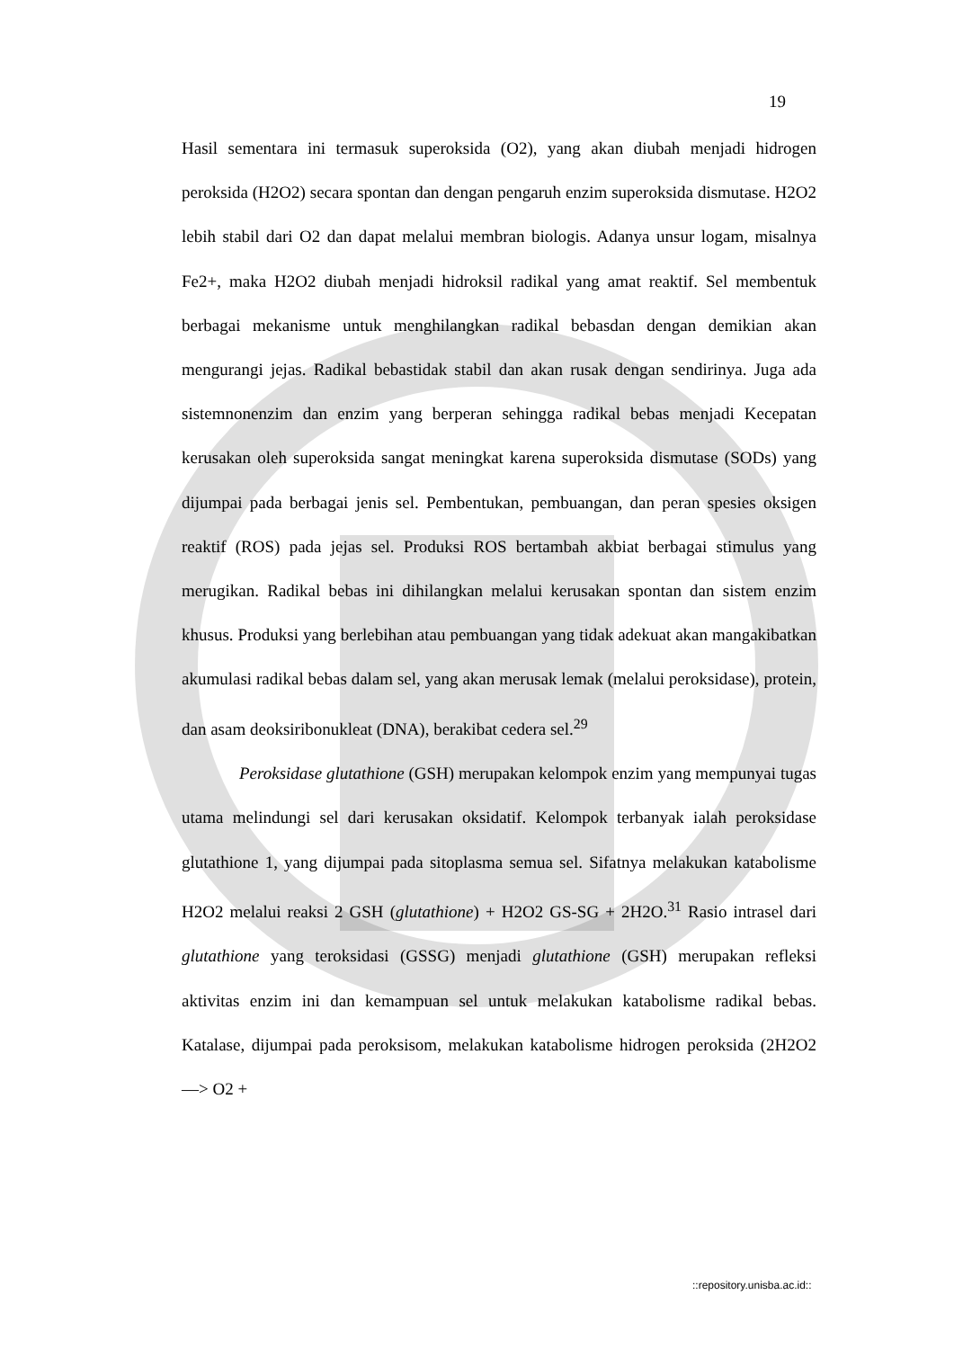19
Hasil sementara ini termasuk superoksida (O2), yang akan diubah menjadi hidrogen peroksida (H2O2) secara spontan dan dengan pengaruh enzim superoksida dismutase. H2O2 lebih stabil dari O2 dan dapat melalui membran biologis. Adanya unsur logam, misalnya Fe2+, maka H2O2 diubah menjadi hidroksil radikal yang amat reaktif. Sel membentuk berbagai mekanisme untuk menghilangkan radikal bebasdan dengan demikian akan mengurangi jejas. Radikal bebastidak stabil dan akan rusak dengan sendirinya. Juga ada sistemnonenzim dan enzim yang berperan sehingga radikal bebas menjadi Kecepatan kerusakan oleh superoksida sangat meningkat karena superoksida dismutase (SODs) yang dijumpai pada berbagai jenis sel. Pembentukan, pembuangan, dan peran spesies oksigen reaktif (ROS) pada jejas sel. Produksi ROS bertambah akbiat berbagai stimulus yang merugikan. Radikal bebas ini dihilangkan melalui kerusakan spontan dan sistem enzim khusus. Produksi yang berlebihan atau pembuangan yang tidak adekuat akan mangakibatkan akumulasi radikal bebas dalam sel, yang akan merusak lemak (melalui peroksidase), protein, dan asam deoksiribonukleat (DNA), berakibat cedera sel.<sup>29</sup>
Peroksidase glutathione (GSH) merupakan kelompok enzim yang mempunyai tugas utama melindungi sel dari kerusakan oksidatif. Kelompok terbanyak ialah peroksidase glutathione 1, yang dijumpai pada sitoplasma semua sel. Sifatnya melakukan katabolisme H2O2 melalui reaksi 2 GSH (glutathione) + H2O2 GS-SG + 2H2O.<sup>31</sup> Rasio intrasel dari glutathione yang teroksidasi (GSSG) menjadi glutathione (GSH) merupakan refleksi aktivitas enzim ini dan kemampuan sel untuk melakukan katabolisme radikal bebas. Katalase, dijumpai pada peroksisom, melakukan katabolisme hidrogen peroksida (2H2O2 —> O2 +
::repository.unisba.ac.id::